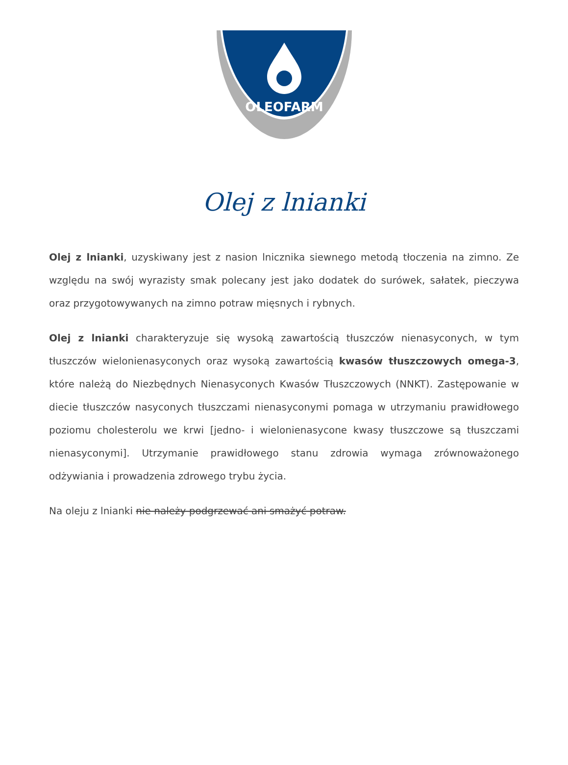OLEOFARM
Olej z lnianki
Olej z lnianki, uzyskiwany jest z nasion lnicznika siewnego metodą tłoczenia na zimno. Ze względu na swój wyrazisty smak polecany jest jako dodatek do surówek, sałatek, pieczywa oraz przygotowywanych na zimno potraw mięsnych i rybnych.
Olej z lnianki charakteryzuje się wysoką zawartością tłuszczów nienasyconych, w tym tłuszczów wielonienasyconych oraz wysoką zawartością kwasów tłuszczowych omega-3, które należą do Niezbędnych Nienasyconych Kwasów Tłuszczowych (NNKT). Zastępowanie w diecie tłuszczów nasyconych tłuszczami nienasyconymi pomaga w utrzymaniu prawidłowego poziomu cholesterolu we krwi [jedno- i wielonienasycone kwasy tłuszczowe są tłuszczami nienasyconymi]. Utrzymanie prawidłowego stanu zdrowia wymaga zrównoważonego odżywiania i prowadzenia zdrowego trybu życia.
Na oleju z lnianki nie należy podgrzewać ani smażyć potraw.